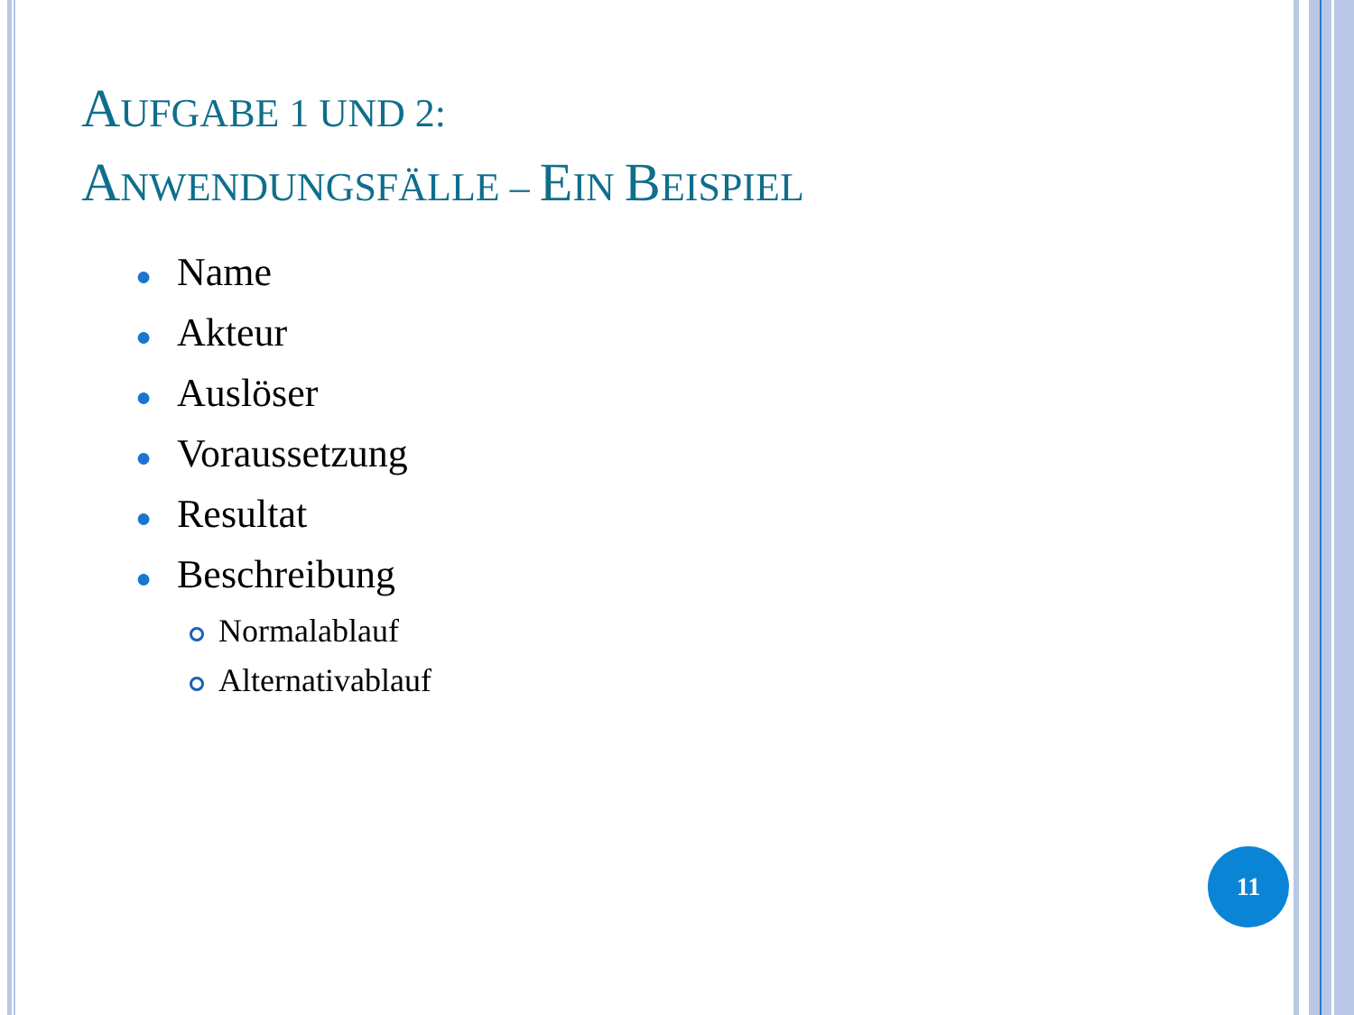AUFGABE 1 UND 2:
ANWENDUNGSFÄLLE – EIN BEISPIEL
● Name
● Akteur
● Auslöser
● Voraussetzung
● Resultat
● Beschreibung
Normalablauf
Alternativablauf
11